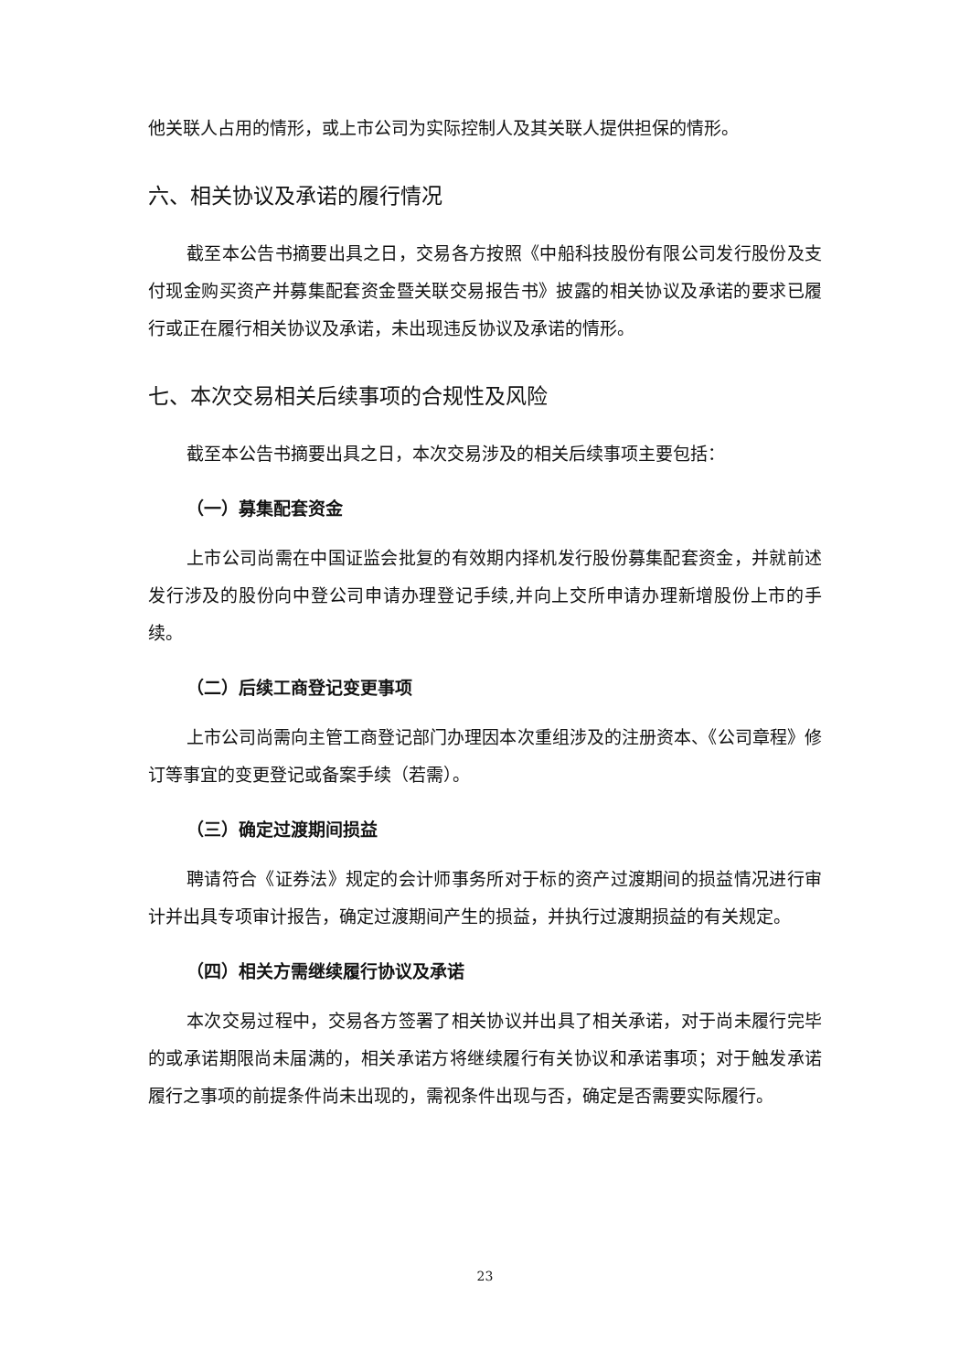他关联人占用的情形，或上市公司为实际控制人及其关联人提供担保的情形。
六、相关协议及承诺的履行情况
截至本公告书摘要出具之日，交易各方按照《中船科技股份有限公司发行股份及支付现金购买资产并募集配套资金暨关联交易报告书》披露的相关协议及承诺的要求已履行或正在履行相关协议及承诺，未出现违反协议及承诺的情形。
七、本次交易相关后续事项的合规性及风险
截至本公告书摘要出具之日，本次交易涉及的相关后续事项主要包括：
（一）募集配套资金
上市公司尚需在中国证监会批复的有效期内择机发行股份募集配套资金，并就前述发行涉及的股份向中登公司申请办理登记手续,并向上交所申请办理新增股份上市的手续。
（二）后续工商登记变更事项
上市公司尚需向主管工商登记部门办理因本次重组涉及的注册资本、《公司章程》修订等事宜的变更登记或备案手续（若需）。
（三）确定过渡期间损益
聘请符合《证券法》规定的会计师事务所对于标的资产过渡期间的损益情况进行审计并出具专项审计报告，确定过渡期间产生的损益，并执行过渡期损益的有关规定。
（四）相关方需继续履行协议及承诺
本次交易过程中，交易各方签署了相关协议并出具了相关承诺，对于尚未履行完毕的或承诺期限尚未届满的，相关承诺方将继续履行有关协议和承诺事项；对于触发承诺履行之事项的前提条件尚未出现的，需视条件出现与否，确定是否需要实际履行。
23